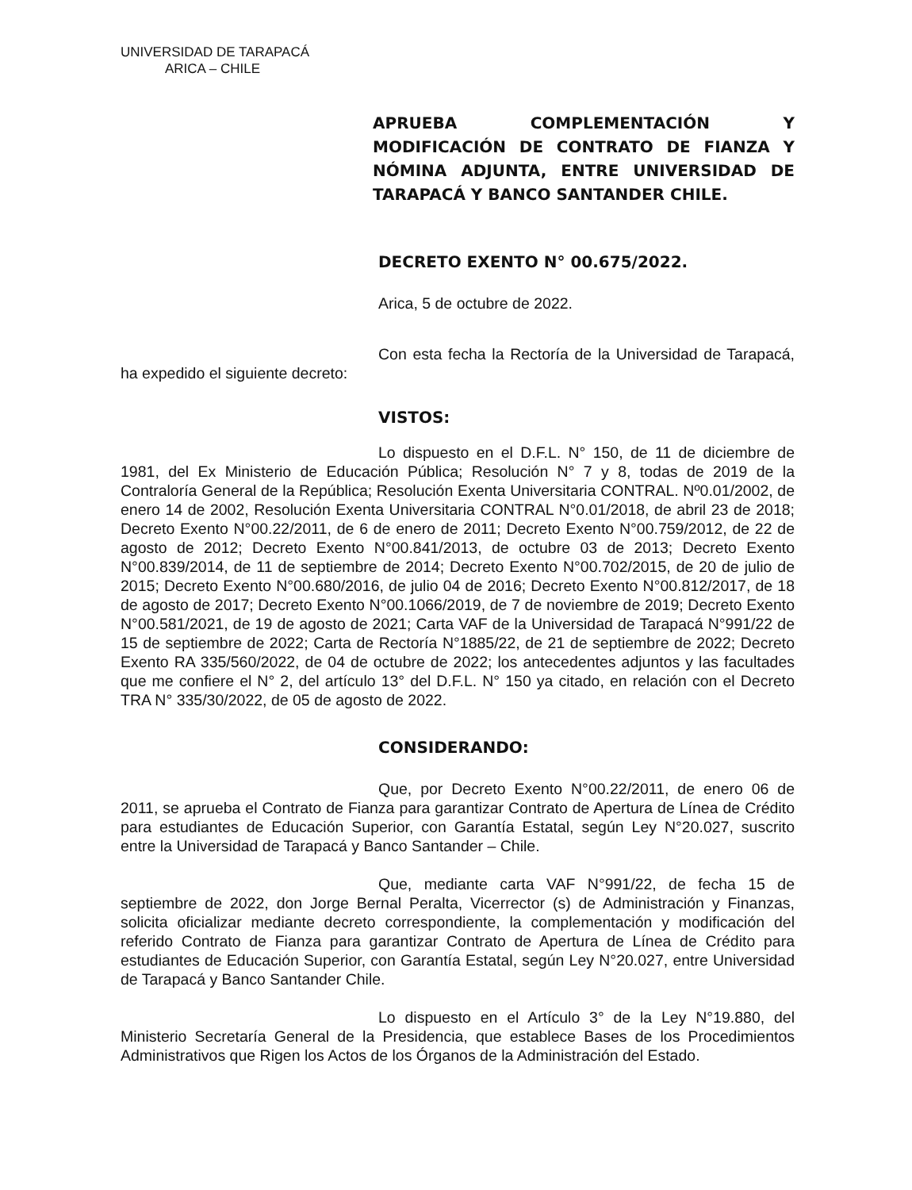UNIVERSIDAD DE TARAPACÁ
ARICA – CHILE
APRUEBA COMPLEMENTACIÓN Y MODIFICACIÓN DE CONTRATO DE FIANZA Y NÓMINA ADJUNTA, ENTRE UNIVERSIDAD DE TARAPACÁ Y BANCO SANTANDER CHILE.
DECRETO EXENTO N° 00.675/2022.
Arica, 5 de octubre de 2022.
Con esta fecha la Rectoría de la Universidad de Tarapacá, ha expedido el siguiente decreto:
VISTOS:
Lo dispuesto en el D.F.L. N° 150, de 11 de diciembre de 1981, del Ex Ministerio de Educación Pública; Resolución N° 7 y 8, todas de 2019 de la Contraloría General de la República; Resolución Exenta Universitaria CONTRAL. Nº0.01/2002, de enero 14 de 2002, Resolución Exenta Universitaria CONTRAL N°0.01/2018, de abril 23 de 2018; Decreto Exento N°00.22/2011, de 6 de enero de 2011; Decreto Exento N°00.759/2012, de 22 de agosto de 2012; Decreto Exento N°00.841/2013, de octubre 03 de 2013; Decreto Exento N°00.839/2014, de 11 de septiembre de 2014; Decreto Exento N°00.702/2015, de 20 de julio de 2015; Decreto Exento N°00.680/2016, de julio 04 de 2016; Decreto Exento N°00.812/2017, de 18 de agosto de 2017; Decreto Exento N°00.1066/2019, de 7 de noviembre de 2019; Decreto Exento N°00.581/2021, de 19 de agosto de 2021; Carta VAF de la Universidad de Tarapacá N°991/22 de 15 de septiembre de 2022; Carta de Rectoría N°1885/22, de 21 de septiembre de 2022; Decreto Exento RA 335/560/2022, de 04 de octubre de 2022; los antecedentes adjuntos y las facultades que me confiere el N° 2, del artículo 13° del D.F.L. N° 150 ya citado, en relación con el Decreto TRA N° 335/30/2022, de 05 de agosto de 2022.
CONSIDERANDO:
Que, por Decreto Exento N°00.22/2011, de enero 06 de 2011, se aprueba el Contrato de Fianza para garantizar Contrato de Apertura de Línea de Crédito para estudiantes de Educación Superior, con Garantía Estatal, según Ley N°20.027, suscrito entre la Universidad de Tarapacá y Banco Santander – Chile.
Que, mediante carta VAF N°991/22, de fecha 15 de septiembre de 2022, don Jorge Bernal Peralta, Vicerrector (s) de Administración y Finanzas, solicita oficializar mediante decreto correspondiente, la complementación y modificación del referido Contrato de Fianza para garantizar Contrato de Apertura de Línea de Crédito para estudiantes de Educación Superior, con Garantía Estatal, según Ley N°20.027, entre Universidad de Tarapacá y Banco Santander Chile.
Lo dispuesto en el Artículo 3° de la Ley N°19.880, del Ministerio Secretaría General de la Presidencia, que establece Bases de los Procedimientos Administrativos que Rigen los Actos de los Órganos de la Administración del Estado.